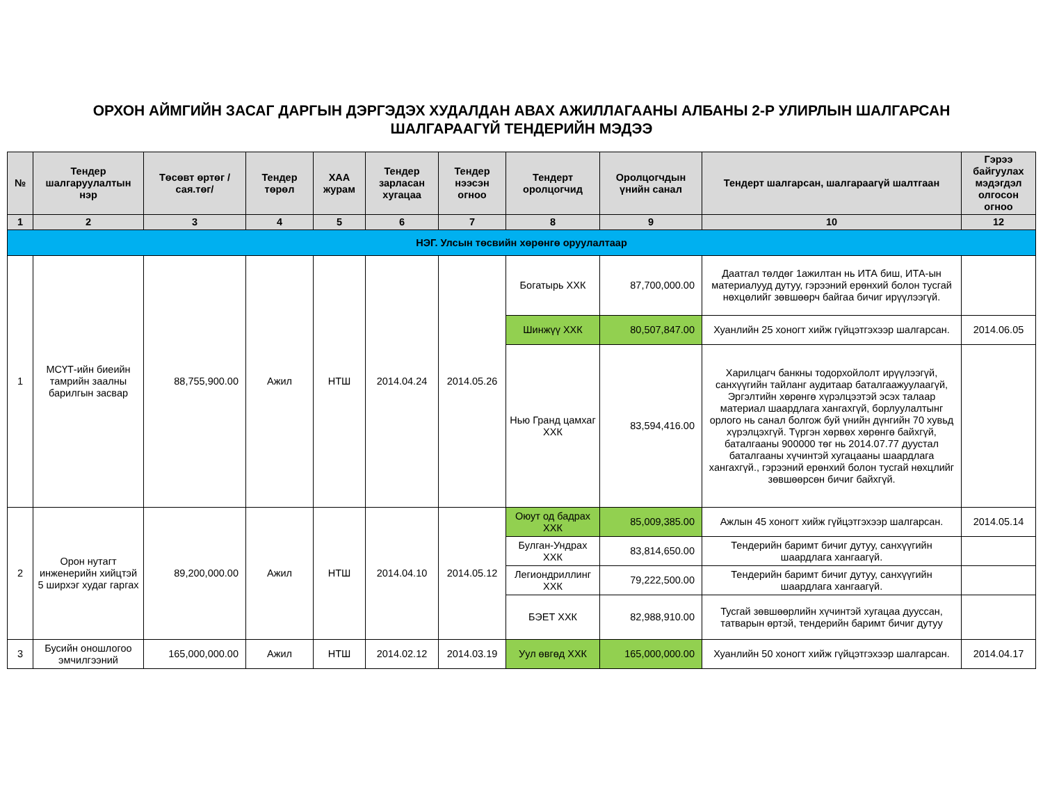ОРХОН АЙМГИЙН ЗАСАГ ДАРГЫН ДЭРГЭДЭХ ХУДАЛДАН АВАХ АЖИЛЛАГААНЫ АЛБАНЫ 2-Р УЛИРЛЫН ШАЛГАРСАН
ШАЛГАРААГҮЙ ТЕНДЕРИЙН МЭДЭЭ
| № | Тендер шалгаруулалтын нэр | Төсөвт өртөг /сая.төг/ | Тендер төрөл | ХАА журам | Тендер зарласан хугацаа | Тендер нээсэн огноо | Тендерт оролцогчид | Оролцогчдын үнийн санал | Тендерт шалгарсан, шалгараагүй шалтгаан | Гэрээ байгуулах мэдэгдэл олгосон огноо |
| --- | --- | --- | --- | --- | --- | --- | --- | --- | --- | --- |
| 1 | 2 | 3 | 4 | 5 | 6 | 7 | 8 | 9 | 10 | 12 |
| НЭГ. Улсын төсвийн хөрөнгө оруулалтаар | | | | | | | | | | |
| 1 | МСҮТ-ийн биеийн тамрийн заалны барилгын засвар | 88,755,900.00 | Ажил | НТШ | 2014.04.24 | 2014.05.26 | Богатырь ХХК | 87,700,000.00 | Даатгал төлдөг 1ажилтан нь ИТА биш, ИТА-ын материалууд дутуу, гэрээний ерөнхий болон тусгай нөхцөлийг зөвшөөрч байгаа бичиг ирүүлээгүй. | |
| | | | | | | | Шинжүү ХХК | 80,507,847.00 | Хуанлийн 25 хоногт хийж гүйцэтгэхээр шалгарсан. | 2014.06.05 |
| | | | | | | | Нью Гранд цамхаг ХХК | 83,594,416.00 | Харилцагч банкны тодорхойлолт ирүүлээгүй, санхүүгийн тайланг аудитаар баталгаажуулаагүй, Эргэлтийн хөрөнгө хүрэлцээтэй эсэх талаар материал шаардлага хангахгүй, борлуулалтынг орлого нь санал болгож буй үнийн дүнгийн 70 хувьд хүрэлцэхгүй. Түргэн хөрвөх хөрөнгө байхгүй, баталгааны 900000 төг нь 2014.07.77 дуустал баталгааны хүчинтэй хугацааны шаардлага хангахгүй., гэрээний ерөнхий болон тусгай нөхцлийг зөвшөөрсөн бичиг байхгүй. | |
| 2 | Орон нутагт инженерийн хийцтэй 5 ширхэг худаг гаргах | 89,200,000.00 | Ажил | НТШ | 2014.04.10 | 2014.05.12 | Оюут од бадрах ХХК | 85,009,385.00 | Ажлын 45 хоногт хийж гүйцэтгэхээр шалгарсан. | 2014.05.14 |
| | | | | | | | Булган-Ундрах ХХК | 83,814,650.00 | Тендерийн баримт бичиг дутуу, санхүүгийн шаардлага хангаагүй. | |
| | | | | | | | Легиондриллинг ХХК | 79,222,500.00 | Тендерийн баримт бичиг дутуу, санхүүгийн шаардлага хангаагүй. | |
| | | | | | | | БЭЕТ ХХК | 82,988,910.00 | Тусгай зөвшөөрлийн хүчинтэй хугацаа дууссан, татварын өртэй, тендерийн баримт бичиг дутуу | |
| 3 | Бусийн оношлогоо эмчилгээний | 165,000,000.00 | Ажил | НТШ | 2014.02.12 | 2014.03.19 | Уул өвгөд ХХК | 165,000,000.00 | Хуанлийн 50 хоногт хийж гүйцэтгэхээр шалгарсан. | 2014.04.17 |